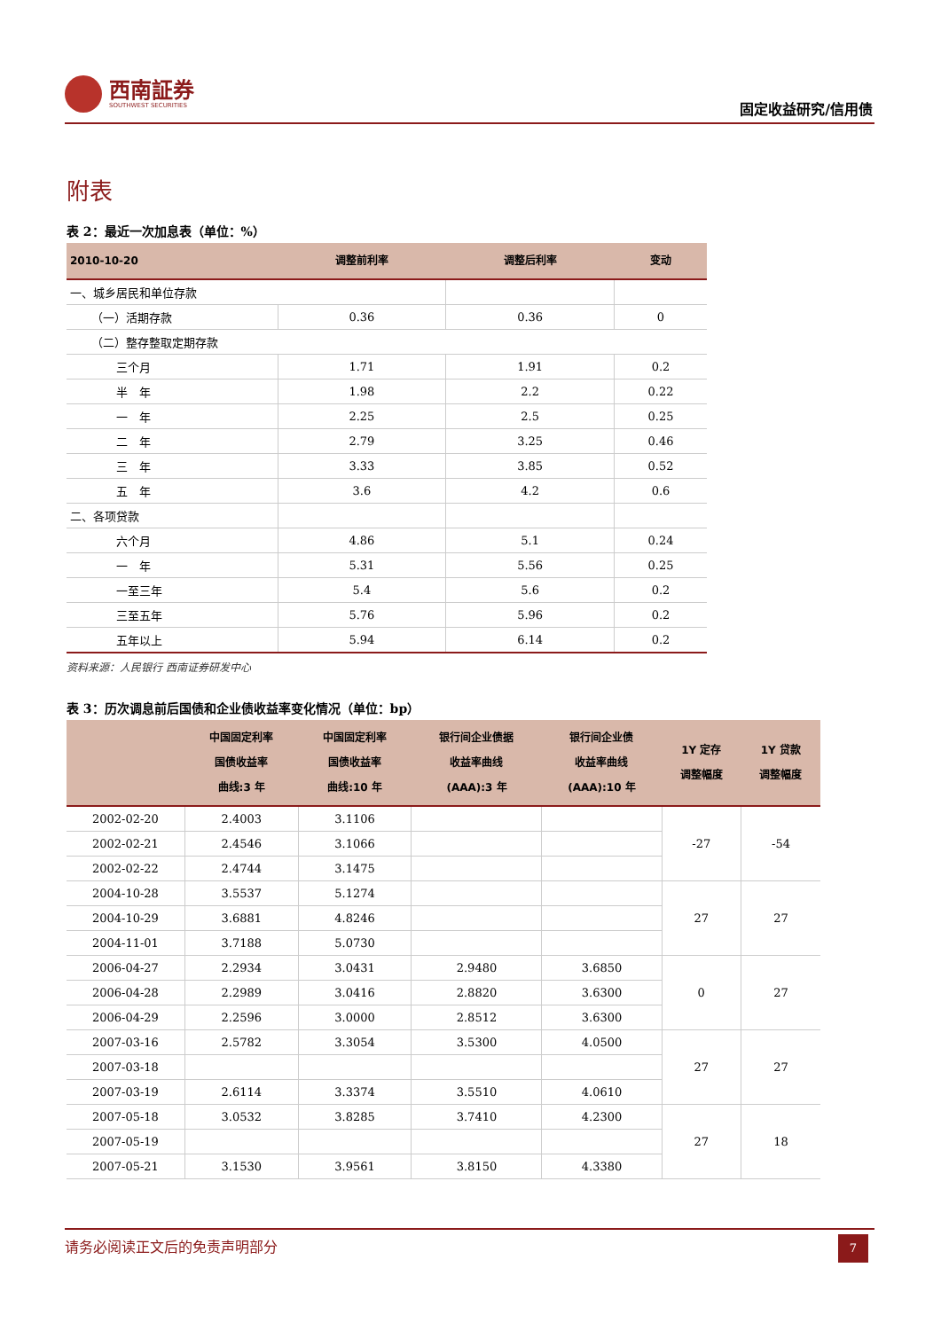西南証券
SOUTHWEST SECURITIES
固定收益研究/信用债
附表
表 2：最近一次加息表（单位：%）
| 2010-10-20 | 调整前利率 | 调整后利率 | 变动 |
| --- | --- | --- | --- |
| 一、城乡居民和单位存款 | | | |
| （一）活期存款 | 0.36 | 0.36 | 0 |
| （二）整存整取定期存款 | | | |
| 三个月 | 1.71 | 1.91 | 0.2 |
| 半 年 | 1.98 | 2.2 | 0.22 |
| 一 年 | 2.25 | 2.5 | 0.25 |
| 二 年 | 2.79 | 3.25 | 0.46 |
| 三 年 | 3.33 | 3.85 | 0.52 |
| 五 年 | 3.6 | 4.2 | 0.6 |
| 二、各项贷款 | | | |
| 六个月 | 4.86 | 5.1 | 0.24 |
| 一 年 | 5.31 | 5.56 | 0.25 |
| 一至三年 | 5.4 | 5.6 | 0.2 |
| 三至五年 | 5.76 | 5.96 | 0.2 |
| 五年以上 | 5.94 | 6.14 | 0.2 |
资料来源：人民银行 西南证券研发中心
表 3：历次调息前后国债和企业债收益率变化情况（单位：bp）
| | 中国固定利率 国债收益率 曲线:3 年 | 中国固定利率 国债收益率 曲线:10 年 | 银行间企业债据 收益率曲线 (AAA):3 年 | 银行间企业债 收益率曲线 (AAA):10 年 | 1Y 定存 调整幅度 | 1Y 贷款 调整幅度 |
| --- | --- | --- | --- | --- | --- | --- |
| 2002-02-20 | 2.4003 | 3.1106 | | | -27 | -54 |
| 2002-02-21 | 2.4546 | 3.1066 | | | | |
| 2002-02-22 | 2.4744 | 3.1475 | | | | |
| 2004-10-28 | 3.5537 | 5.1274 | | | 27 | 27 |
| 2004-10-29 | 3.6881 | 4.8246 | | | | |
| 2004-11-01 | 3.7188 | 5.0730 | | | | |
| 2006-04-27 | 2.2934 | 3.0431 | 2.9480 | 3.6850 | 0 | 27 |
| 2006-04-28 | 2.2989 | 3.0416 | 2.8820 | 3.6300 | | |
| 2006-04-29 | 2.2596 | 3.0000 | 2.8512 | 3.6300 | | |
| 2007-03-16 | 2.5782 | 3.3054 | 3.5300 | 4.0500 | 27 | 27 |
| 2007-03-18 | | | | | | |
| 2007-03-19 | 2.6114 | 3.3374 | 3.5510 | 4.0610 | | |
| 2007-05-18 | 3.0532 | 3.8285 | 3.7410 | 4.2300 | 27 | 18 |
| 2007-05-19 | | | | | | |
| 2007-05-21 | 3.1530 | 3.9561 | 3.8150 | 4.3380 | | |
请务必阅读正文后的免责声明部分
7